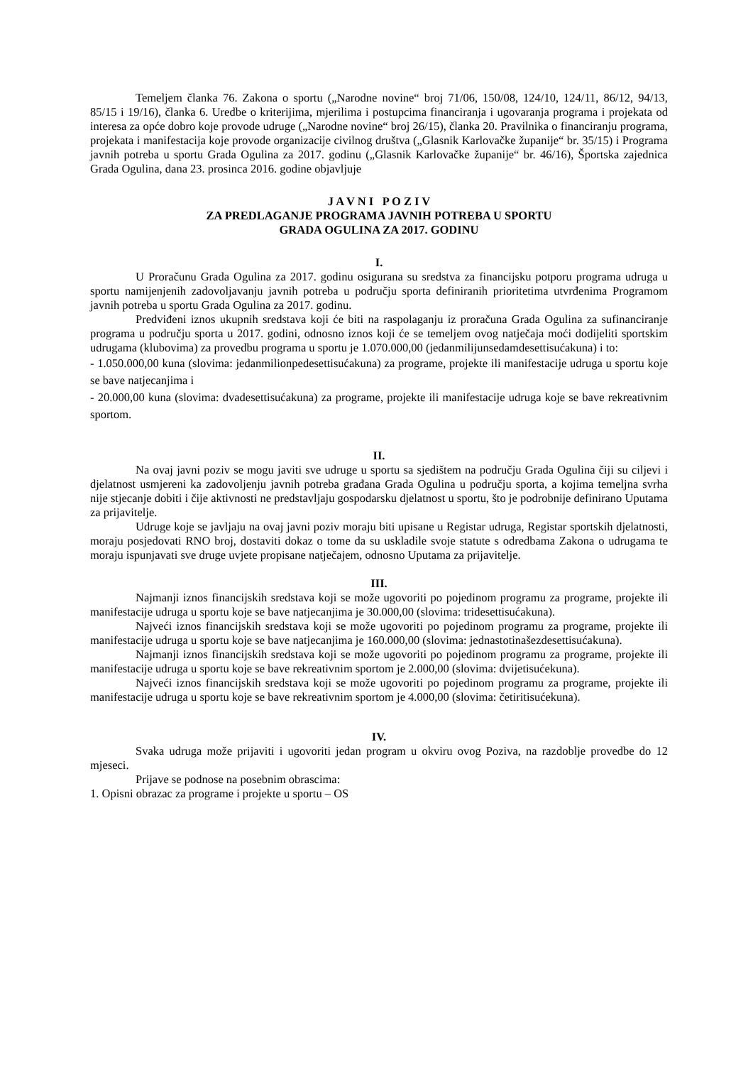Temeljem članka 76. Zakona o sportu („Narodne novine“ broj 71/06, 150/08, 124/10, 124/11, 86/12, 94/13, 85/15 i 19/16), članka 6. Uredbe o kriterijima, mjerilima i postupcima financiranja i ugovaranja programa i projekata od interesa za opće dobro koje provode udruge („Narodne novine“ broj 26/15), članka 20. Pravilnika o financiranju programa, projekata i manifestacija koje provode organizacije civilnog društva („Glasnik Karlovačke županije“ br. 35/15) i Programa javnih potreba u sportu Grada Ogulina za 2017. godinu („Glasnik Karlovačke županije“ br. 46/16), Športska zajednica Grada Ogulina, dana 23. prosinca 2016. godine objavljuje
J A V N I P O Z I V
ZA PREDLAGANJE PROGRAMA JAVNIH POTREBA U SPORTU
GRADA OGULINA ZA 2017. GODINU
I.
U Proračunu Grada Ogulina za 2017. godinu osigurana su sredstva za financijsku potporu programa udruga u sportu namijenjenih zadovoljavanju javnih potreba u području sporta definiranih prioritetima utvrđenima Programom javnih potreba u sportu Grada Ogulina za 2017. godinu.
Predviđeni iznos ukupnih sredstava koji će biti na raspolaganju iz proračuna Grada Ogulina za sufinanciranje programa u području sporta u 2017. godini, odnosno iznos koji će se temeljem ovog natječaja moći dodijeliti sportskim udrugama (klubovima) za provedbu programa u sportu je 1.070.000,00 (jedanmilijunsedamdesettisućakuna) i to:
- 1.050.000,00 kuna (slovima: jedanmilionpedesettisućakuna) za programe, projekte ili manifestacije udruga u sportu koje se bave natjecanjima i
- 20.000,00 kuna (slovima: dvadesettisućakuna) za programe, projekte ili manifestacije udruga koje se bave rekreativnim sportom.
II.
Na ovaj javni poziv se mogu javiti sve udruge u sportu sa sjedištem na području Grada Ogulina čiji su ciljevi i djelatnost usmjereni ka zadovoljenju javnih potreba građana Grada Ogulina u području sporta, a kojima temeljna svrha nije stjecanje dobiti i čije aktivnosti ne predstavljaju gospodarsku djelatnost u sportu, što je podrobnije definirano Uputama za prijavitelje.
Udruge koje se javljaju na ovaj javni poziv moraju biti upisane u Registar udruga, Registar sportskih djelatnosti, moraju posjedovati RNO broj, dostaviti dokaz o tome da su uskladile svoje statute s odredbama Zakona o udrugama te moraju ispunjavati sve druge uvjete propisane natječajem, odnosno Uputama za prijavitelje.
III.
Najmanji iznos financijskih sredstava koji se može ugovoriti po pojedinom programu za programe, projekte ili manifestacije udruga u sportu koje se bave natjecanjima je 30.000,00 (slovima: tridesettisućakuna).
Najveći iznos financijskih sredstava koji se može ugovoriti po pojedinom programu za programe, projekte ili manifestacije udruga u sportu koje se bave natjecanjima je 160.000,00 (slovima: jednastotinašezdesettisućakuna).
Najmanji iznos financijskih sredstava koji se može ugovoriti po pojedinom programu za programe, projekte ili manifestacije udruga u sportu koje se bave rekreativnim sportom je 2.000,00 (slovima: dvijetisućekuna).
Najveći iznos financijskih sredstava koji se može ugovoriti po pojedinom programu za programe, projekte ili manifestacije udruga u sportu koje se bave rekreativnim sportom je 4.000,00 (slovima: četiritisućekuna).
IV.
Svaka udruga može prijaviti i ugovoriti jedan program u okviru ovog Poziva, na razdoblje provedbe do 12 mjeseci.
Prijave se podnose na posebnim obrascima:
1. Opisni obrazac za programe i projekte u sportu – OS